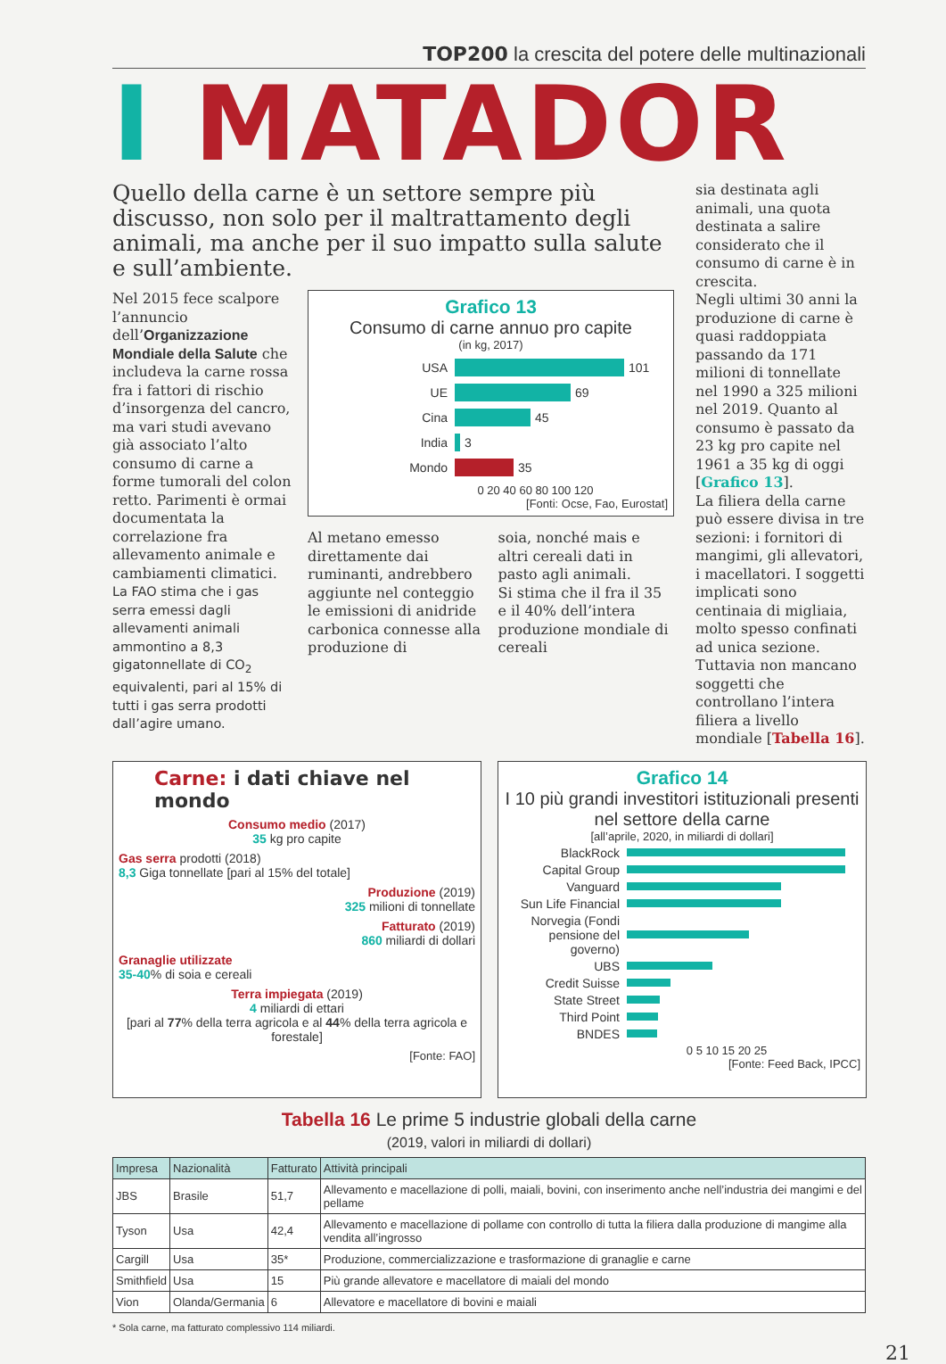TOP200 la crescita del potere delle multinazionali
I MATADOR
Quello della carne è un settore sempre più discusso, non solo per il maltrattamento degli animali, ma anche per il suo impatto sulla salute e sull’ambiente.
Nel 2015 fece scalpore l’annuncio dell’Organizzazione Mondiale della Salute che includeva la carne rossa fra i fattori di rischio d’insorgenza del cancro, ma vari studi avevano già associato l’alto consumo di carne a forme tumorali del colon retto. Parimenti è ormai documentata la correlazione fra allevamento animale e cambiamenti climatici. La FAO stima che i gas serra emessi dagli allevamenti animali ammontino a 8,3 gigatonnellate di CO<sub>2</sub> equivalenti, pari al 15% di tutti i gas serra prodotti dall’agire umano.
Grafico 13
Consumo di carne annuo pro capite
(in kg, 2017)
USA 101
UE 69
Cina 45
India 3
Mondo 35
0 20 40 60 80 100 120
[Fonti: Ocse, Fao, Eurostat]
Al metano emesso direttamente dai ruminanti, andrebbero aggiunte nel conteggio le emissioni di anidride carbonica connesse alla produzione di
soia, nonché mais e altri cereali dati in pasto agli animali.
Si stima che il fra il 35 e il 40% dell’intera produzione mondiale di cereali
sia destinata agli animali, una quota destinata a salire considerato che il consumo di carne è in crescita.
Negli ultimi 30 anni la produzione di carne è quasi raddoppiata passando da 171 milioni di tonnellate nel 1990 a 325 milioni nel 2019. Quanto al consumo è passato da 23 kg pro capite nel 1961 a 35 kg di oggi [Grafico 13].
La filiera della carne può essere divisa in tre sezioni: i fornitori di mangimi, gli allevatori, i macellatori. I soggetti implicati sono centinaia di migliaia, molto spesso confinati ad unica sezione. Tuttavia non mancano soggetti che controllano l’intera filiera a livello mondiale [Tabella 16].
Carne: i dati chiave nel mondo
Consumo medio (2017)
35 kg pro capite
Gas serra prodotti (2018)
8,3 Giga tonnellate [pari al 15% del totale]
Produzione (2019)
325 milioni di tonnellate
Fatturato (2019)
860 miliardi di dollari
Granaglie utilizzate
35-40% di soia e cereali
Terra impiegata (2019)
4 miliardi di ettari
[pari al 77% della terra agricola e al 44% della terra agricola e forestale]
[Fonte: FAO]
Grafico 14
I 10 più grandi investitori istituzionali presenti nel settore della carne
[all’aprile, 2020, in miliardi di dollari]
BlackRock
Capital Group
Vanguard
Sun Life Financial
Norvegia (Fondi pensione del governo)
UBS
Credit Suisse
State Street
Third Point
BNDES
0 5 10 15 20 25
[Fonte: Feed Back, IPCC]
Tabella 16 Le prime 5 industrie globali della carne
(2019, valori in miliardi di dollari)
| Impresa | Nazionalità | Fatturato | Attività principali |
| --- | --- | --- | --- |
| JBS | Brasile | 51,7 | Allevamento e macellazione di polli, maiali, bovini, con inserimento anche nell’industria dei mangimi e del pellame |
| Tyson | Usa | 42,4 | Allevamento e macellazione di pollame con controllo di tutta la filiera dalla produzione di mangime alla vendita all’ingrosso |
| Cargill | Usa | 35* | Produzione, commercializzazione e trasformazione di granaglie e carne |
| Smithfield | Usa | 15 | Più grande allevatore e macellatore di maiali del mondo |
| Vion | Olanda/Germania | 6 | Allevatore e macellatore di bovini e maiali |
* Sola carne, ma fatturato complessivo 114 miliardi.
21